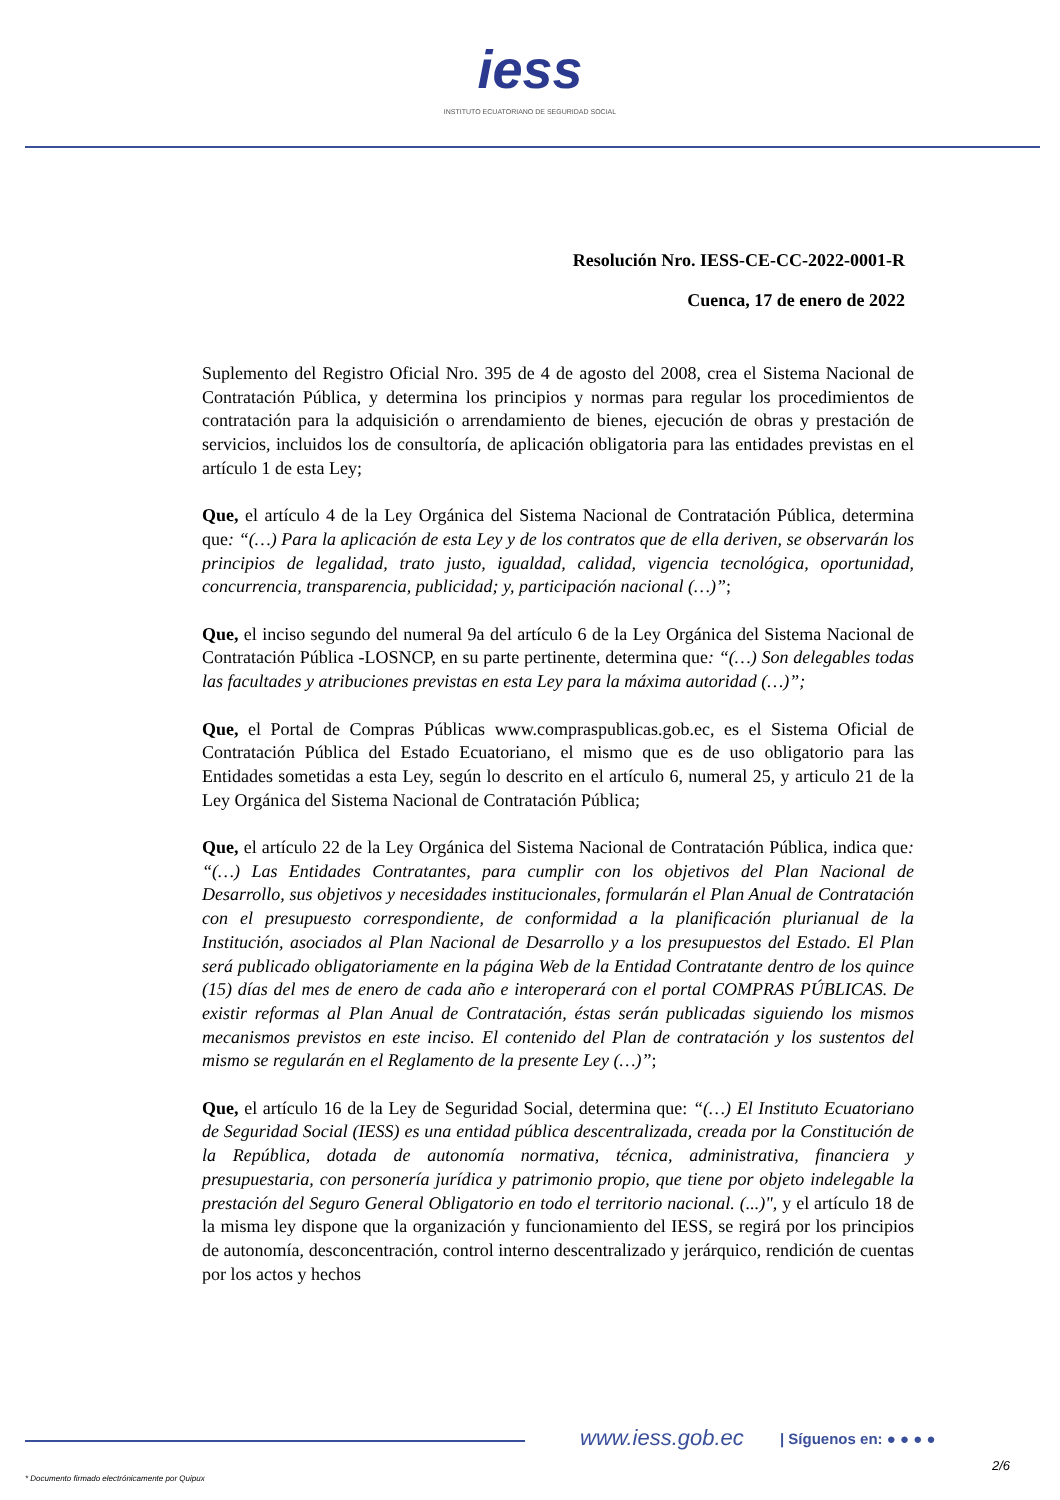iess
INSTITUTO ECUATORIANO DE SEGURIDAD SOCIAL
Resolución Nro. IESS-CE-CC-2022-0001-R
Cuenca, 17 de enero de 2022
Suplemento del Registro Oficial Nro. 395 de 4 de agosto del 2008, crea el Sistema Nacional de Contratación Pública, y determina los principios y normas para regular los procedimientos de contratación para la adquisición o arrendamiento de bienes, ejecución de obras y prestación de servicios, incluidos los de consultoría, de aplicación obligatoria para las entidades previstas en el artículo 1 de esta Ley;
Que, el artículo 4 de la Ley Orgánica del Sistema Nacional de Contratación Pública, determina que: “(…) Para la aplicación de esta Ley y de los contratos que de ella deriven, se observarán los principios de legalidad, trato justo, igualdad, calidad, vigencia tecnológica, oportunidad, concurrencia, transparencia, publicidad; y, participación nacional (…)”;
Que, el inciso segundo del numeral 9a del artículo 6 de la Ley Orgánica del Sistema Nacional de Contratación Pública -LOSNCP, en su parte pertinente, determina que: “(…) Son delegables todas las facultades y atribuciones previstas en esta Ley para la máxima autoridad (…)”;
Que, el Portal de Compras Públicas www.compraspublicas.gob.ec, es el Sistema Oficial de Contratación Pública del Estado Ecuatoriano, el mismo que es de uso obligatorio para las Entidades sometidas a esta Ley, según lo descrito en el artículo 6, numeral 25, y articulo 21 de la Ley Orgánica del Sistema Nacional de Contratación Pública;
Que, el artículo 22 de la Ley Orgánica del Sistema Nacional de Contratación Pública, indica que: “(…) Las Entidades Contratantes, para cumplir con los objetivos del Plan Nacional de Desarrollo, sus objetivos y necesidades institucionales, formularán el Plan Anual de Contratación con el presupuesto correspondiente, de conformidad a la planificación plurianual de la Institución, asociados al Plan Nacional de Desarrollo y a los presupuestos del Estado. El Plan será publicado obligatoriamente en la página Web de la Entidad Contratante dentro de los quince (15) días del mes de enero de cada año e interoperará con el portal COMPRAS PÚBLICAS. De existir reformas al Plan Anual de Contratación, éstas serán publicadas siguiendo los mismos mecanismos previstos en este inciso. El contenido del Plan de contratación y los sustentos del mismo se regularán en el Reglamento de la presente Ley (…)”;
Que, el artículo 16 de la Ley de Seguridad Social, determina que: “(…) El Instituto Ecuatoriano de Seguridad Social (IESS) es una entidad pública descentralizada, creada por la Constitución de la República, dotada de autonomía normativa, técnica, administrativa, financiera y presupuestaria, con personería jurídica y patrimonio propio, que tiene por objeto indelegable la prestación del Seguro General Obligatorio en todo el territorio nacional. (...)", y el artículo 18 de la misma ley dispone que la organización y funcionamiento del IESS, se regirá por los principios de autonomía, desconcentración, control interno descentralizado y jerárquico, rendición de cuentas por los actos y hechos
www.iess.gob.ec | Síguenos en: ● ● ● ●
2/6
* Documento firmado electrónicamente por Quipux